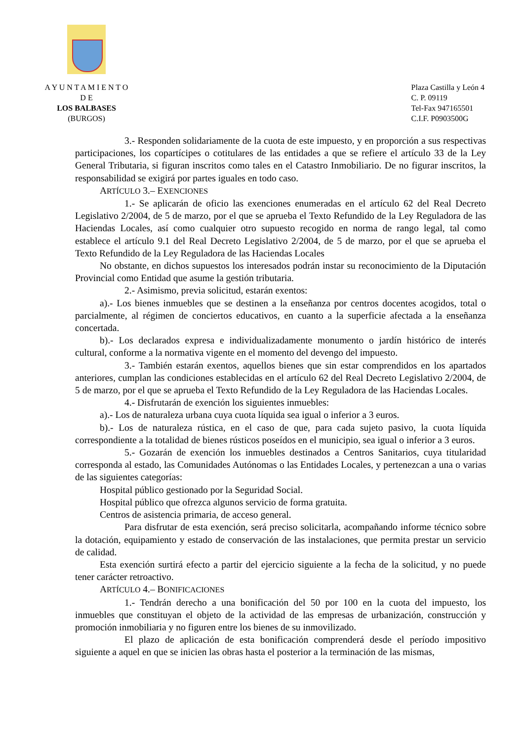A Y U N T A M I E N T O
D E
LOS BALBASES
(BURGOS)
Plaza Castilla y León 4
C. P. 09119
Tel-Fax 947165501
C.I.F. P0903500G
3.- Responden solidariamente de la cuota de este impuesto, y en proporción a sus respectivas participaciones, los copartícipes o cotitulares de las entidades a que se refiere el artículo 33 de la Ley General Tributaria, si figuran inscritos como tales en el Catastro Inmobiliario. De no figurar inscritos, la responsabilidad se exigirá por partes iguales en todo caso.
ARTÍCULO 3.– EXENCIONES
1.- Se aplicarán de oficio las exenciones enumeradas en el artículo 62 del Real Decreto Legislativo 2/2004, de 5 de marzo, por el que se aprueba el Texto Refundido de la Ley Reguladora de las Haciendas Locales, así como cualquier otro supuesto recogido en norma de rango legal, tal como establece el artículo 9.1 del Real Decreto Legislativo 2/2004, de 5 de marzo, por el que se aprueba el Texto Refundido de la Ley Reguladora de las Haciendas Locales
No obstante, en dichos supuestos los interesados podrán instar su reconocimiento de la Diputación Provincial como Entidad que asume la gestión tributaria.
2.- Asimismo, previa solicitud, estarán exentos:
a).- Los bienes inmuebles que se destinen a la enseñanza por centros docentes acogidos, total o parcialmente, al régimen de conciertos educativos, en cuanto a la superficie afectada a la enseñanza concertada.
b).- Los declarados expresa e individualizadamente monumento o jardín histórico de interés cultural, conforme a la normativa vigente en el momento del devengo del impuesto.
3.- También estarán exentos, aquellos bienes que sin estar comprendidos en los apartados anteriores, cumplan las condiciones establecidas en el artículo 62 del Real Decreto Legislativo 2/2004, de 5 de marzo, por el que se aprueba el Texto Refundido de la Ley Reguladora de las Haciendas Locales.
4.- Disfrutarán de exención los siguientes inmuebles:
a).- Los de naturaleza urbana cuya cuota líquida sea igual o inferior a 3 euros.
b).- Los de naturaleza rústica, en el caso de que, para cada sujeto pasivo, la cuota líquida correspondiente a la totalidad de bienes rústicos poseídos en el municipio, sea igual o inferior a 3 euros.
5.- Gozarán de exención los inmuebles destinados a Centros Sanitarios, cuya titularidad corresponda al estado, las Comunidades Autónomas o las Entidades Locales, y pertenezcan a una o varias de las siguientes categorías:
Hospital público gestionado por la Seguridad Social.
Hospital público que ofrezca algunos servicio de forma gratuita.
Centros de asistencia primaria, de acceso general.
Para disfrutar de esta exención, será preciso solicitarla, acompañando informe técnico sobre la dotación, equipamiento y estado de conservación de las instalaciones, que permita prestar un servicio de calidad.
Esta exención surtirá efecto a partir del ejercicio siguiente a la fecha de la solicitud, y no puede tener carácter retroactivo.
ARTÍCULO 4.– BONIFICACIONES
1.- Tendrán derecho a una bonificación del 50 por 100 en la cuota del impuesto, los inmuebles que constituyan el objeto de la actividad de las empresas de urbanización, construcción y promoción inmobiliaria y no figuren entre los bienes de su inmovilizado.
El plazo de aplicación de esta bonificación comprenderá desde el período impositivo siguiente a aquel en que se inicien las obras hasta el posterior a la terminación de las mismas,